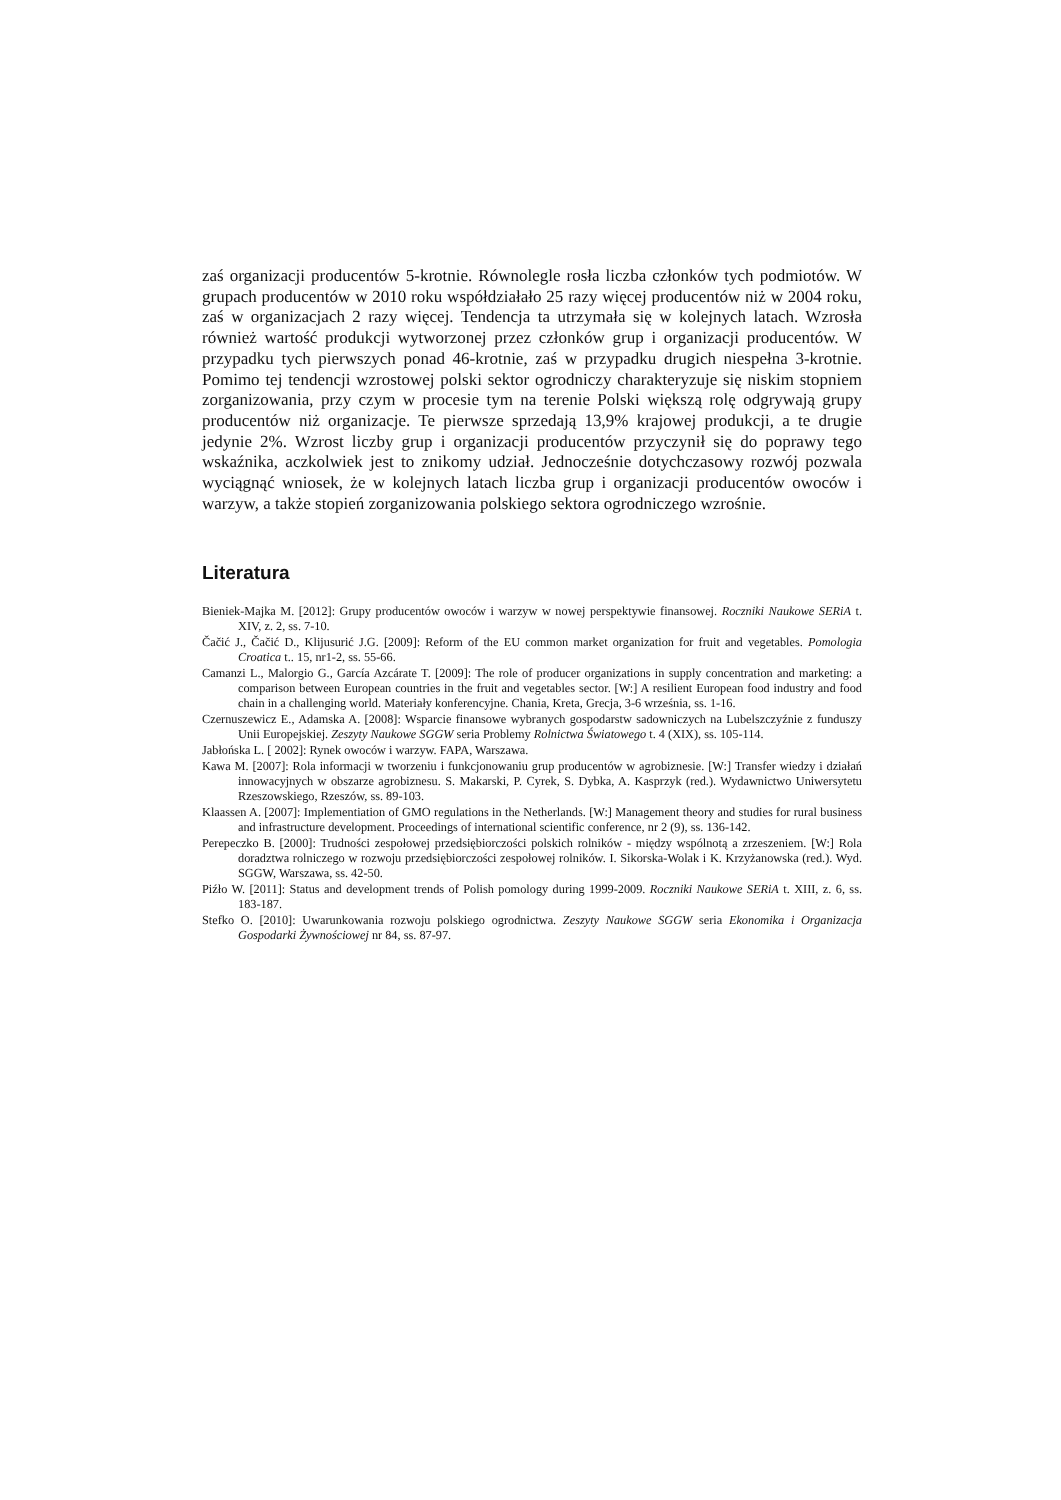zaś organizacji producentów 5-krotnie. Równolegle rosła liczba członków tych podmiotów. W grupach producentów w 2010 roku współdziałało 25 razy więcej producentów niż w 2004 roku, zaś w organizacjach 2 razy więcej. Tendencja ta utrzymała się w kolejnych latach. Wzrosła również wartość produkcji wytworzonej przez członków grup i organizacji producentów. W przypadku tych pierwszych ponad 46-krotnie, zaś w przypadku drugich niespełna 3-krotnie. Pomimo tej tendencji wzrostowej polski sektor ogrodniczy charakteryzuje się niskim stopniem zorganizowania, przy czym w procesie tym na terenie Polski większą rolę odgrywają grupy producentów niż organizacje. Te pierwsze sprzedają 13,9% krajowej produkcji, a te drugie jedynie 2%. Wzrost liczby grup i organizacji producentów przyczynił się do poprawy tego wskaźnika, aczkolwiek jest to znikomy udział. Jednocześnie dotychczasowy rozwój pozwala wyciągnąć wniosek, że w kolejnych latach liczba grup i organizacji producentów owoców i warzyw, a także stopień zorganizowania polskiego sektora ogrodniczego wzrośnie.
Literatura
Bieniek-Majka M. [2012]: Grupy producentów owoców i warzyw w nowej perspektywie finansowej. Roczniki Naukowe SERiA t. XIV, z. 2, ss. 7-10.
Čačić J., Čačić D., Klijusurić J.G. [2009]: Reform of the EU common market organization for fruit and vegetables. Pomologia Croatica t.. 15, nr1-2, ss. 55-66.
Camanzi L., Malorgio G., García Azcárate T. [2009]: The role of producer organizations in supply concentration and marketing: a comparison between European countries in the fruit and vegetables sector. [W:] A resilient European food industry and food chain in a challenging world. Materiały konferencyjne. Chania, Kreta, Grecja, 3-6 września, ss. 1-16.
Czernuszewicz E., Adamska A. [2008]: Wsparcie finansowe wybranych gospodarstw sadowniczych na Lubelszczyźnie z funduszy Unii Europejskiej. Zeszyty Naukowe SGGW seria Problemy Rolnictwa Światowego t. 4 (XIX), ss. 105-114.
Jabłońska L. [ 2002]: Rynek owoców i warzyw. FAPA, Warszawa.
Kawa M. [2007]: Rola informacji w tworzeniu i funkcjonowaniu grup producentów w agrobiznesie. [W:] Transfer wiedzy i działań innowacyjnych w obszarze agrobiznesu. S. Makarski, P. Cyrek, S. Dybka, A. Kasprzyk (red.). Wydawnictwo Uniwersytetu Rzeszowskiego, Rzeszów, ss. 89-103.
Klaassen A. [2007]: Implementiation of GMO regulations in the Netherlands. [W:] Management theory and studies for rural business and infrastructure development. Proceedings of international scientific conference, nr 2 (9), ss. 136-142.
Perepeczko B. [2000]: Trudności zespołowej przedsiębiorczości polskich rolników - między wspólnotą a zrzeszeniem. [W:] Rola doradztwa rolniczego w rozwoju przedsiębiorczości zespołowej rolników. I. Sikorska-Wolak i K. Krzyżanowska (red.). Wyd. SGGW, Warszawa, ss. 42-50.
Piźło W. [2011]: Status and development trends of Polish pomology during 1999-2009. Roczniki Naukowe SERiA t. XIII, z. 6, ss. 183-187.
Stefko O. [2010]: Uwarunkowania rozwoju polskiego ogrodnictwa. Zeszyty Naukowe SGGW seria Ekonomika i Organizacja Gospodarki Żywnościowej nr 84, ss. 87-97.